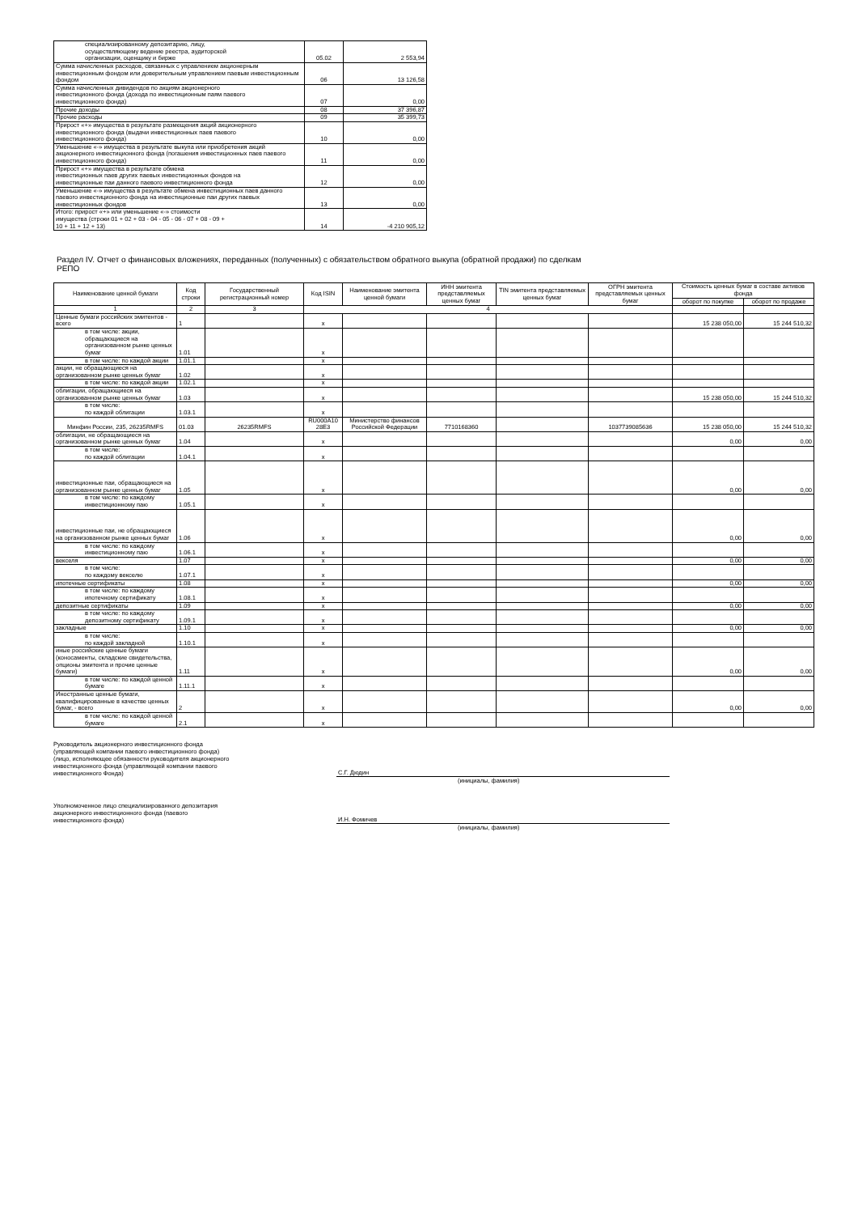| специализированному депозитарию, лицу, осуществляющему ведение реестра, аудиторской организации, оценщику и бирже | 05.02 | 2 553,94 |
| Сумма начисленных расходов, связанных с управлением акционерным инвестиционным фондом или доверительным управлением паевым инвестиционным фондом | 06 | 13 126,58 |
| Сумма начисленных дивидендов по акциям акционерного инвестиционного фонда (дохода по инвестиционным паям паевого инвестиционного фонда) | 07 | 0,00 |
| Прочие доходы | 08 | 37 396,87 |
| Прочие расходы | 09 | 35 399,73 |
| Прирост «+» имущества в результате размещения акций акционерного инвестиционного фонда (выдачи инвестиционных паев паевого инвестиционного фонда) | 10 | 0,00 |
| Уменьшение «-» имущества в результате выкупа или приобретения акций акционерного инвестиционного фонда (погашения инвестиционных паев паевого инвестиционного фонда) | 11 | 0,00 |
| Прирост «+» имущества в результате обмена инвестиционных паев других паевых инвестиционных фондов на инвестиционные паи данного паевого инвестиционного фонда | 12 | 0,00 |
| Уменьшение «-» имущества в результате обмена инвестиционных паев данного паевого инвестиционного фонда на инвестиционные паи других паевых инвестиционных фондов | 13 | 0,00 |
| Итого: прирост «+» или уменьшение «-» стоимости имущества (строки 01 + 02 + 03 - 04 - 05 - 06 - 07 + 08 - 09 + 10 + 11 + 12 + 13) | 14 | -4 210 905,12 |
Раздел IV. Отчет о финансовых вложениях, переданных (полученных) с обязательством обратного выкупа (обратной продажи) по сделкам
РЕПО
| Наименование ценной бумаги | Код строки | Государственный регистрационный номер | Код ISIN | Наименование эмитента ценной бумаги | ИНН эмитента представляемых ценных бумаг | TIN эмитента представляемых ценных бумаг | ОГРН эмитента представляемых ценных бумаг | Стоимость ценных бумаг в составе активов фонда | |
| --- | --- | --- | --- | --- | --- | --- | --- | --- | --- |
| | | | | | | | | оборот по покупке | оборот по продаже |
| 1 | 2 | 3 | 4 | | | | | | |
| Ценные бумаги российских эмитентов - всего | 1 | | x | | | | | 15 238 050,00 | 15 244 510,32 |
| в том числе: акции, обращающиеся на организованном рынке ценных бумаг | 1.01 | | x | | | | | | |
| в том числе: по каждой акции | 1.01.1 | | x | | | | | | |
| акции, не обращающиеся на организованном рынке ценных бумаг | 1.02 | | x | | | | | | |
| в том числе: по каждой акции | 1.02.1 | | x | | | | | | |
| облигации, обращающиеся на организованном рынке ценных бумаг | 1.03 | | x | | | | | 15 238 050,00 | 15 244 510,32 |
| в том числе: по каждой облигации | 1.03.1 | | x | | | | | | |
| Минфин России, 235, 26235RMFS | 01.03 | 26235RMFS | RU000A10 28E3 | Министерство финансов Российской Федерации | 7710168360 | | 1037739085636 | 15 238 050,00 | 15 244 510,32 |
| облигации, не обращающиеся на организованном рынке ценных бумаг | 1.04 | | x | | | | | 0,00 | 0,00 |
| в том числе: по каждой облигации | 1.04.1 | | x | | | | | | |
| инвестиционные паи, обращающиеся на организованном рынке ценных бумаг | 1.05 | | x | | | | | 0,00 | 0,00 |
| в том числе: по каждому инвестиционному паю | 1.05.1 | | x | | | | | | |
| инвестиционные паи, не обращающиеся на организованном рынке ценных бумаг | 1.06 | | x | | | | | 0,00 | 0,00 |
| в том числе: по каждому инвестиционному паю | 1.06.1 | | x | | | | | | |
| векселя | 1.07 | | x | | | | | 0,00 | 0,00 |
| в том числе: по каждому векселю | 1.07.1 | | x | | | | | | |
| ипотечные сертификаты | 1.08 | | x | | | | | 0,00 | 0,00 |
| в том числе: по каждому ипотечному сертификату | 1.08.1 | | x | | | | | | |
| депозитные сертификаты | 1.09 | | x | | | | | 0,00 | 0,00 |
| в том числе: по каждому депозитному сертификату | 1.09.1 | | x | | | | | | |
| закладные | 1.10 | | x | | | | | 0,00 | 0,00 |
| в том числе: по каждой закладной | 1.10.1 | | x | | | | | | |
| иные российские ценные бумаги (коносаменты, складские свидетельства, опционы эмитента и прочие ценные бумаги) | 1.11 | | x | | | | | 0,00 | 0,00 |
| в том числе: по каждой ценной бумаге | 1.11.1 | | x | | | | | | |
| Иностранные ценные бумаги, квалифицированные в качестве ценных бумаг, - всего | 2 | | x | | | | | 0,00 | 0,00 |
| в том числе: по каждой ценной бумаге | 2.1 | | x | | | | | | |
Руководитель акционерного инвестиционного фонда (управляющей компании паевого инвестиционного фонда) (лицо, исполняющее обязанности руководителя акционерного инвестиционного фонда (управляющей компании паевого инвестиционного Фонда)
С.Г. Дюдин
(инициалы, фамилия)
Уполномоченное лицо специализированного депозитария акционерного инвестиционного фонда (паевого инвестиционного фонда)
И.Н. Фомичев
(инициалы, фамилия)